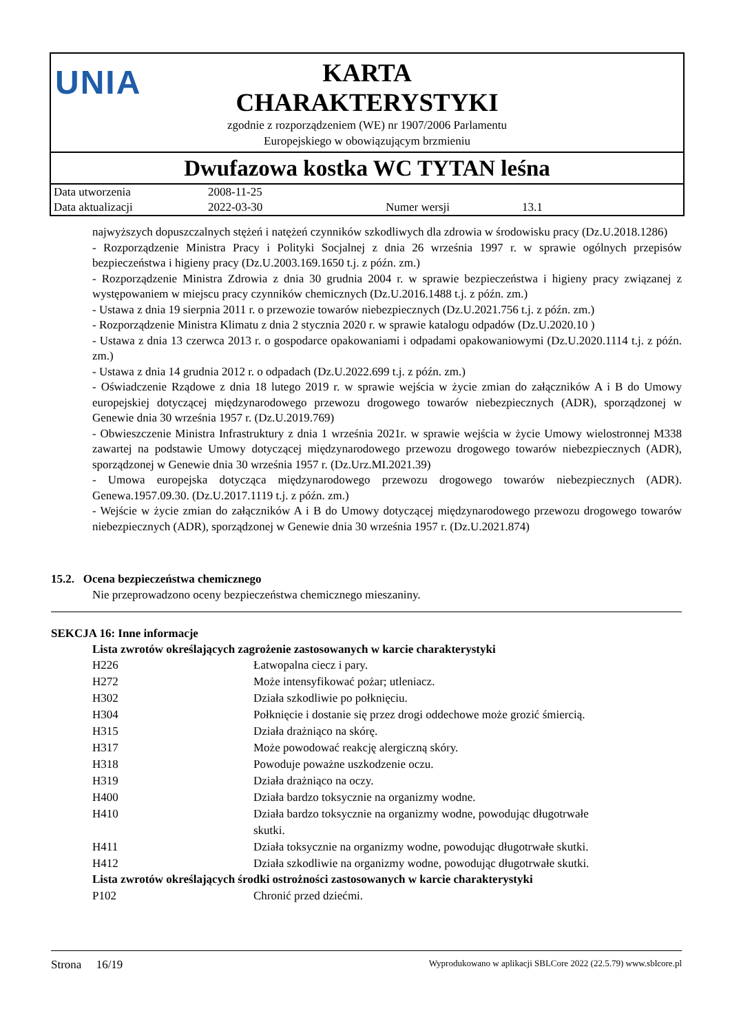UNIA
KARTA
CHARAKTERYSTYKI
zgodnie z rozporządzeniem (WE) nr 1907/2006 Parlamentu
Europejskiego w obowiązującym brzmieniu
Dwufazowa kostka WC TYTAN leśna
| Data utworzenia | 2008-11-25 | | |
| Data aktualizacji | 2022-03-30 | Numer wersji | 13.1 |
najwyższych dopuszczalnych stężeń i natężeń czynników szkodliwych dla zdrowia w środowisku pracy (Dz.U.2018.1286)
- Rozporządzenie Ministra Pracy i Polityki Socjalnej z dnia 26 września 1997 r. w sprawie ogólnych przepisów bezpieczeństwa i higieny pracy (Dz.U.2003.169.1650 t.j. z późn. zm.)
- Rozporządzenie Ministra Zdrowia z dnia 30 grudnia 2004 r. w sprawie bezpieczeństwa i higieny pracy związanej z występowaniem w miejscu pracy czynników chemicznych (Dz.U.2016.1488 t.j. z późn. zm.)
- Ustawa z dnia 19 sierpnia 2011 r. o przewozie towarów niebezpiecznych (Dz.U.2021.756 t.j. z późn. zm.)
- Rozporządzenie Ministra Klimatu z dnia 2 stycznia 2020 r. w sprawie katalogu odpadów (Dz.U.2020.10 )
- Ustawa z dnia 13 czerwca 2013 r. o gospodarce opakowaniami i odpadami opakowaniowymi (Dz.U.2020.1114 t.j. z późn. zm.)
- Ustawa z dnia 14 grudnia 2012 r. o odpadach (Dz.U.2022.699 t.j. z późn. zm.)
- Oświadczenie Rządowe z dnia 18 lutego 2019 r. w sprawie wejścia w życie zmian do załączników A i B do Umowy europejskiej dotyczącej międzynarodowego przewozu drogowego towarów niebezpiecznych (ADR), sporządzonej w Genewie dnia 30 września 1957 r. (Dz.U.2019.769)
- Obwieszczenie Ministra Infrastruktury z dnia 1 września 2021r. w sprawie wejścia w życie Umowy wielostronnej M338 zawartej na podstawie Umowy dotyczącej międzynarodowego przewozu drogowego towarów niebezpiecznych (ADR), sporządzonej w Genewie dnia 30 września 1957 r. (Dz.Urz.MI.2021.39)
- Umowa europejska dotycząca międzynarodowego przewozu drogowego towarów niebezpiecznych (ADR). Genewa.1957.09.30. (Dz.U.2017.1119 t.j. z późn. zm.)
- Wejście w życie zmian do załączników A i B do Umowy dotyczącej międzynarodowego przewozu drogowego towarów niebezpiecznych (ADR), sporządzonej w Genewie dnia 30 września 1957 r. (Dz.U.2021.874)
15.2. Ocena bezpieczeństwa chemicznego
Nie przeprowadzono oceny bezpieczeństwa chemicznego mieszaniny.
SEKCJA 16: Inne informacje
Lista zwrotów określających zagrożenie zastosowanych w karcie charakterystyki
| H226 | Łatwopalna ciecz i pary. |
| H272 | Może intensyfikować pożar; utleniacz. |
| H302 | Działa szkodliwie po połknięciu. |
| H304 | Połknięcie i dostanie się przez drogi oddechowe może grozić śmiercią. |
| H315 | Działa drażniąco na skórę. |
| H317 | Może powodować reakcję alergiczną skóry. |
| H318 | Powoduje poważne uszkodzenie oczu. |
| H319 | Działa drażniąco na oczy. |
| H400 | Działa bardzo toksycznie na organizmy wodne. |
| H410 | Działa bardzo toksycznie na organizmy wodne, powodując długotrwałe skutki. |
| H411 | Działa toksycznie na organizmy wodne, powodując długotrwałe skutki. |
| H412 | Działa szkodliwie na organizmy wodne, powodując długotrwałe skutki. |
Lista zwrotów określających środki ostrożności zastosowanych w karcie charakterystyki
| P102 | Chronić przed dziećmi. |
Strona 16/19 Wyprodukowano w aplikacji SBLCore 2022 (22.5.79) www.sblcore.pl